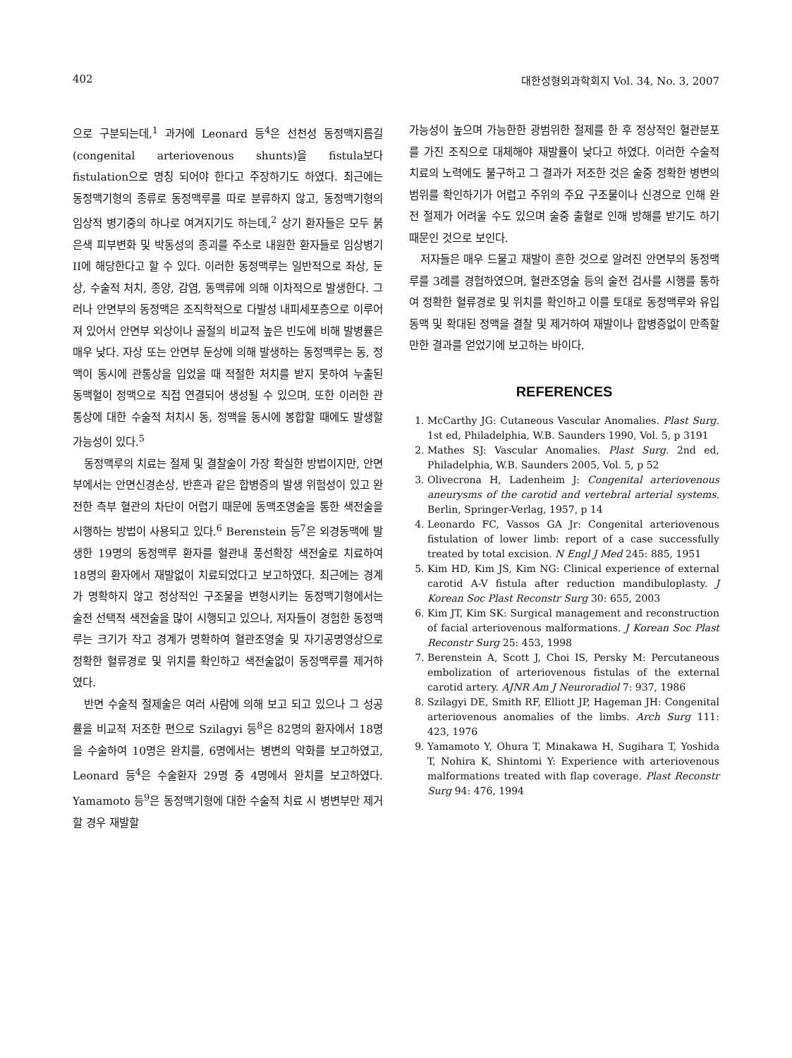402 대한성형외과학회지 Vol. 34, No. 3, 2007
으로 구분되는데,<sup>1</sup> 과거에 Leonard 등<sup>4</sup>은 선천성 동정맥지름길(congenital arteriovenous shunts)을 fistula보다 fistulation으로 명칭 되어야 한다고 주장하기도 하였다. 최근에는 동정맥기형의 종류로 동정맥루를 따로 분류하지 않고, 동정맥기형의 임상적 병기중의 하나로 여겨지기도 하는데,<sup>2</sup> 상기 환자들은 모두 붉은색 피부변화 및 박동성의 종괴를 주소로 내원한 환자들로 임상병기 II에 해당한다고 할 수 있다. 이러한 동정맥루는 일반적으로 좌상, 둔상, 수술적 처치, 종양, 감염, 동맥류에 의해 이차적으로 발생한다. 그러나 안면부의 동정맥은 조직학적으로 다발성 내피세포층으로 이루어져 있어서 안면부 외상이나 골절의 비교적 높은 빈도에 비해 발병률은 매우 낮다. 자상 또는 안면부 둔상에 의해 발생하는 동정맥루는 동, 정맥이 동시에 관통상을 입었을 때 적절한 처치를 받지 못하여 누출된 동맥혈이 정맥으로 직접 연결되어 생성될 수 있으며, 또한 이러한 관통상에 대한 수술적 처치시 동, 정맥을 동시에 봉합할 때에도 발생할 가능성이 있다.<sup>5</sup>
동정맥루의 치료는 절제 및 결찰술이 가장 확실한 방법이지만, 안면부에서는 안면신경손상, 반흔과 같은 합병증의 발생 위험성이 있고 완전한 측부 혈관의 차단이 어렵기 때문에 동맥조영술을 통한 색전술을 시행하는 방법이 사용되고 있다.<sup>6</sup> Berenstein 등<sup>7</sup>은 외경동맥에 발생한 19명의 동정맥루 환자를 혈관내 풍선확장 색전술로 치료하여 18명의 환자에서 재발없이 치료되었다고 보고하였다. 최근에는 경계가 명확하지 않고 정상적인 구조물을 변형시키는 동정맥기형에서는 술전 선택적 색전술을 많이 시행되고 있으나, 저자들이 경험한 동정맥루는 크기가 작고 경계가 명확하여 혈관조영술 및 자기공명영상으로 정확한 혈류경로 및 위치를 확인하고 색전술없이 동정맥루를 제거하였다.
반면 수술적 절제술은 여러 사람에 의해 보고 되고 있으나 그 성공률을 비교적 저조한 편으로 Szilagyi 등<sup>8</sup>은 82명의 환자에서 18명을 수술하여 10명은 완치를, 6명에서는 병변의 악화를 보고하였고, Leonard 등<sup>4</sup>은 수술환자 29명 중 4명에서 완치를 보고하였다. Yamamoto 등<sup>9</sup>은 동정맥기형에 대한 수술적 치료 시 병변부만 제거할 경우 재발할
가능성이 높으며 가능한한 광범위한 절제를 한 후 정상적인 혈관분포를 가진 조직으로 대체해야 재발률이 낮다고 하였다. 이러한 수술적 치료의 노력에도 불구하고 그 결과가 저조한 것은 술중 정확한 병변의 범위를 확인하기가 어렵고 주위의 주요 구조물이나 신경으로 인해 완전 절제가 어려울 수도 있으며 술중 출혈로 인해 방해를 받기도 하기 때문인 것으로 보인다.
저자들은 매우 드물고 재발이 흔한 것으로 알려진 안면부의 동정맥루를 3례를 경험하였으며, 혈관조영술 등의 술전 검사를 시행를 통하여 정확한 혈류경로 및 위치를 확인하고 이를 토대로 동정맥루와 유입동맥 및 확대된 정맥을 결찰 및 제거하여 재발이나 합병증없이 만족할만한 결과를 얻었기에 보고하는 바이다.
REFERENCES
1. McCarthy JG: Cutaneous Vascular Anomalies. Plast Surg. 1st ed, Philadelphia, W.B. Saunders 1990, Vol. 5, p 3191
2. Mathes SJ: Vascular Anomalies. Plast Surg. 2nd ed, Philadelphia, W.B. Saunders 2005, Vol. 5, p 52
3. Olivecrona H, Ladenheim J: Congenital arteriovenous aneurysms of the carotid and vertebral arterial systems. Berlin, Springer-Verlag, 1957, p 14
4. Leonardo FC, Vassos GA Jr: Congenital arteriovenous fistulation of lower limb: report of a case successfully treated by total excision. N Engl J Med 245: 885, 1951
5. Kim HD, Kim JS, Kim NG: Clinical experience of external carotid A-V fistula after reduction mandibuloplasty. J Korean Soc Plast Reconstr Surg 30: 655, 2003
6. Kim JT, Kim SK: Surgical management and reconstruction of facial arteriovenous malformations. J Korean Soc Plast Reconstr Surg 25: 453, 1998
7. Berenstein A, Scott J, Choi IS, Persky M: Percutaneous embolization of arteriovenous fistulas of the external carotid artery. AJNR Am J Neuroradiol 7: 937, 1986
8. Szilagyi DE, Smith RF, Elliott JP, Hageman JH: Congenital arteriovenous anomalies of the limbs. Arch Surg 111: 423, 1976
9. Yamamoto Y, Ohura T, Minakawa H, Sugihara T, Yoshida T, Nohira K, Shintomi Y: Experience with arteriovenous malformations treated with flap coverage. Plast Reconstr Surg 94: 476, 1994